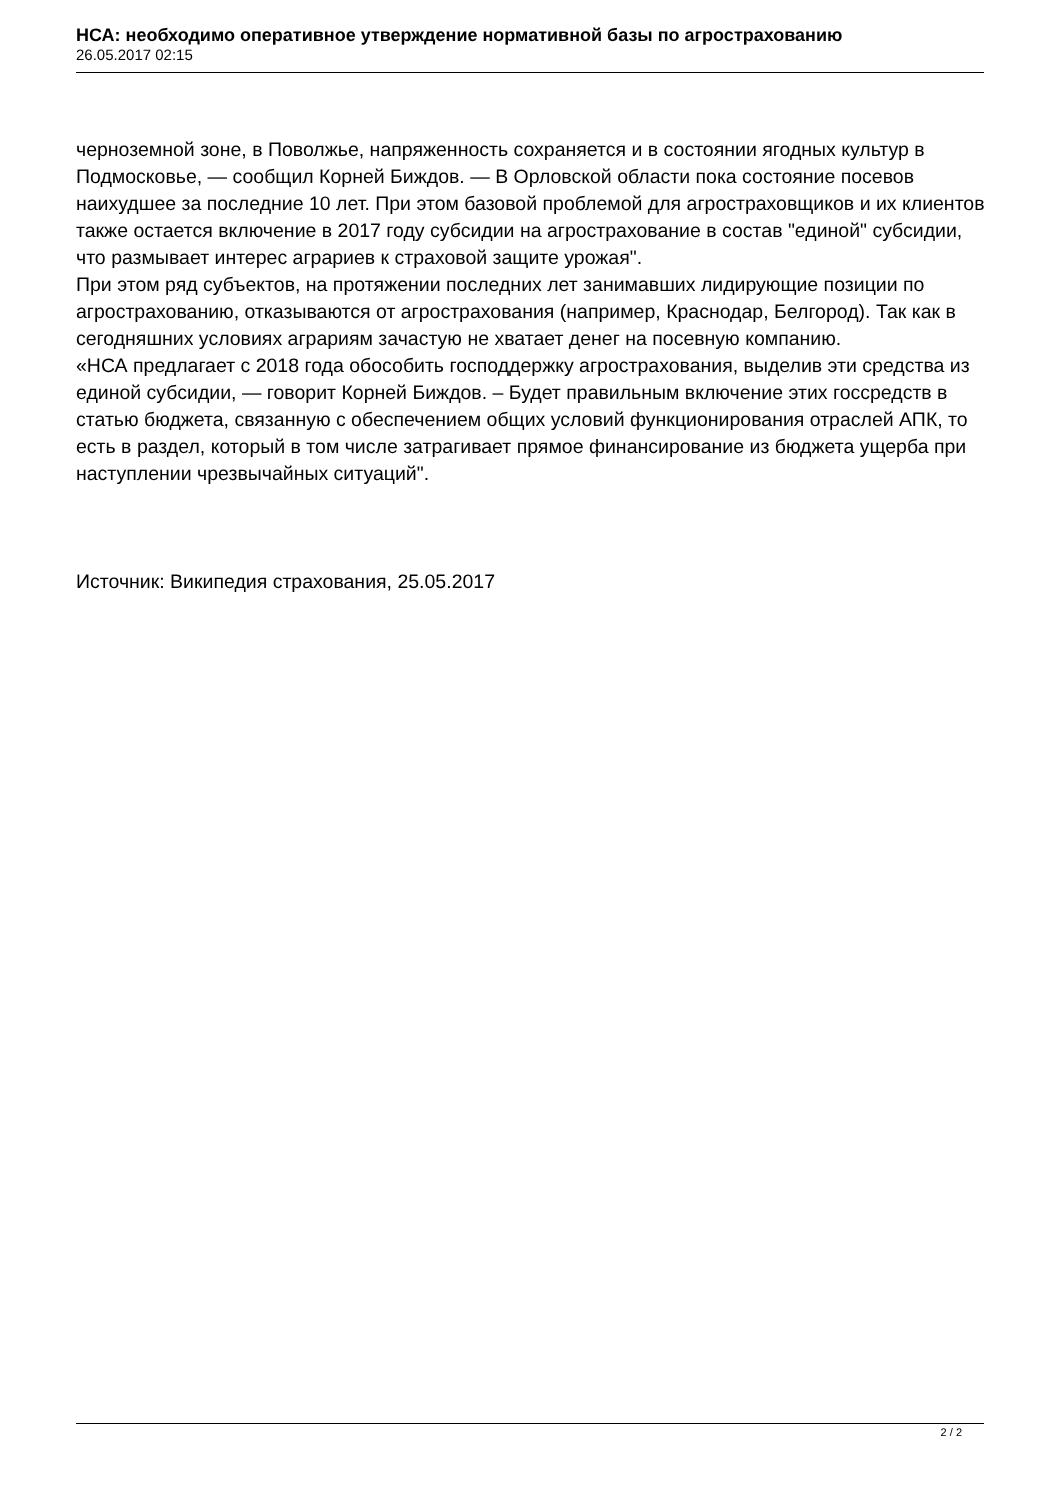НСА: необходимо оперативное утверждение нормативной базы по агрострахованию
26.05.2017 02:15
черноземной зоне, в Поволжье, напряженность сохраняется и в состоянии ягодных культур в Подмосковье, — сообщил Корней Биждов. — В Орловской области пока состояние посевов наихудшее за последние 10 лет. При этом базовой проблемой для агростраховщиков и их клиентов также остается включение в 2017 году субсидии на агрострахование в состав "единой" субсидии, что размывает интерес аграриев к страховой защите урожая".
При этом ряд субъектов, на протяжении последних лет занимавших лидирующие позиции по агрострахованию, отказываются от агрострахования (например, Краснодар, Белгород). Так как в сегодняшних условиях аграриям зачастую не хватает денег на посевную компанию.
«НСА предлагает с 2018 года обособить господдержку агрострахования, выделив эти средства из единой субсидии, — говорит Корней Биждов. – Будет правильным включение этих госсредств в статью бюджета, связанную с обеспечением общих условий функционирования отраслей АПК, то есть в раздел, который в том числе затрагивает прямое финансирование из бюджета ущерба при наступлении чрезвычайных ситуаций".
Источник: Википедия страхования, 25.05.2017
2 / 2